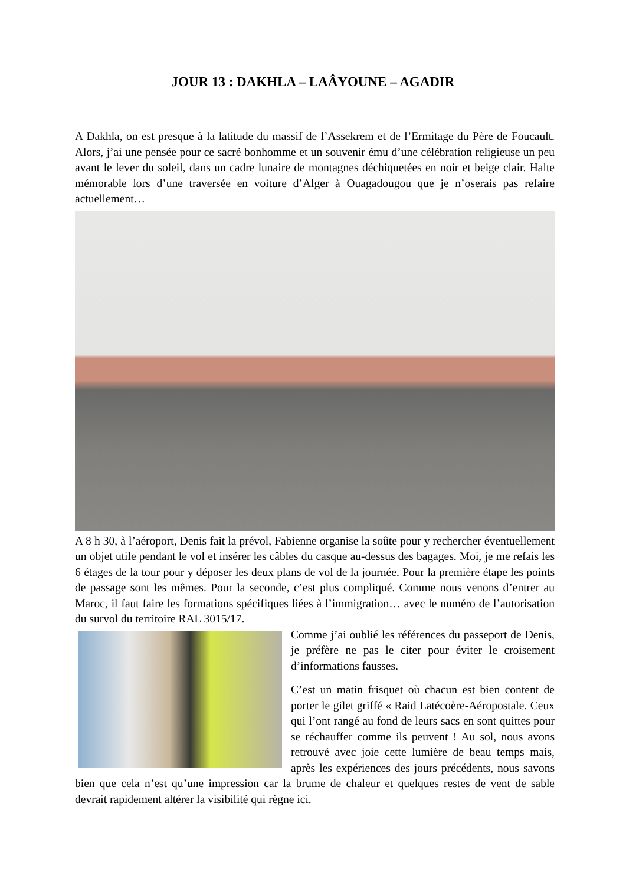JOUR 13 : DAKHLA – LAÂYOUNE – AGADIR
A Dakhla, on est presque à la latitude du massif de l’Assekrem et de l’Ermitage du Père de Foucault. Alors, j’ai une pensée pour ce sacré bonhomme et un souvenir ému d’une célébration religieuse un peu avant le lever du soleil, dans un cadre lunaire de montagnes déchiquetées en noir et beige clair. Halte mémorable lors d’une traversée en voiture d’Alger à Ouagadougou que je n’oserais pas refaire actuellement…
A 8 h 30, à l’aéroport, Denis fait la prévol, Fabienne organise la soûte pour y rechercher éventuellement un objet utile pendant le vol et insérer les câbles du casque au-dessus des bagages. Moi, je me refais les 6 étages de la tour pour y déposer les deux plans de vol de la journée. Pour la première étape les points de passage sont les mêmes. Pour la seconde, c’est plus compliqué. Comme nous venons d’entrer au Maroc, il faut faire les formations spécifiques liées à l’immigration… avec le numéro de l’autorisation du survol du territoire RAL 3015/17.
Comme j’ai oublié les références du passeport de Denis, je préfère ne pas le citer pour éviter le croisement d’informations fausses.
C’est un matin frisquet où chacun est bien content de porter le gilet griffé « Raid Latécoère-Aéropostale. Ceux qui l’ont rangé au fond de leurs sacs en sont quittes pour se réchauffer comme ils peuvent ! Au sol, nous avons retrouvé avec joie cette lumière de beau temps mais, après les expériences des jours précédents, nous savons bien que cela n’est qu’une impression car la brume de chaleur et quelques restes de vent de sable devrait rapidement altérer la visibilité qui règne ici.